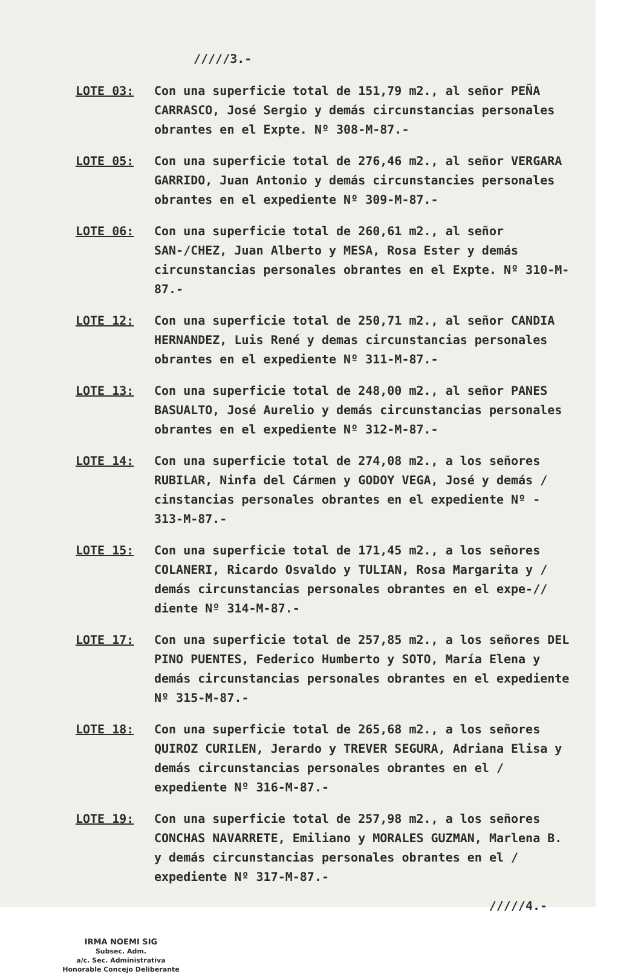/////3.-
LOTE 03: Con una superficie total de 151,79 m2., al señor PEÑA CARRASCO, José Sergio y demás circunstancias personales obrantes en el Expte. Nº 308-M-87.-
LOTE 05: Con una superficie total de 276,46 m2., al señor VERGARA GARRIDO, Juan Antonio y demás circunstancies personales obrantes en el expediente Nº 309-M-87.-
LOTE 06: Con una superficie total de 260,61 m2., al señor SAN-/CHEZ, Juan Alberto y MESA, Rosa Ester y demás circunstancias personales obrantes en el Expte. Nº 310-M-87.-
LOTE 12: Con una superficie total de 250,71 m2., al señor CANDIA HERNANDEZ, Luis René y demas circunstancias personales obrantes en el expediente Nº 311-M-87.-
LOTE 13: Con una superficie total de 248,00 m2., al señor PANES BASUALTO, José Aurelio y demás circunstancias personales obrantes en el expediente Nº 312-M-87.-
LOTE 14: Con una superficie total de 274,08 m2., a los señores RUBILAR, Ninfa del Cármen y GODOY VEGA, José y demás / cinstancias personales obrantes en el expediente Nº - 313-M-87.-
LOTE 15: Con una superficie total de 171,45 m2., a los señores COLANERI, Ricardo Osvaldo y TULIAN, Rosa Margarita y / demás circunstancias personales obrantes en el expe-// diente Nº 314-M-87.-
LOTE 17: Con una superficie total de 257,85 m2., a los señores DEL PINO PUENTES, Federico Humberto y SOTO, María Elena y demás circunstancias personales obrantes en el expediente Nº 315-M-87.-
LOTE 18: Con una superficie total de 265,68 m2., a los señores QUIROZ CURILEN, Jerardo y TREVER SEGURA, Adriana Elisa y demás circunstancias personales obrantes en el / expediente Nº 316-M-87.-
LOTE 19: Con una superficie total de 257,98 m2., a los señores CONCHAS NAVARRETE, Emiliano y MORALES GUZMAN, Marlena B. y demás circunstancias personales obrantes en el / expediente Nº 317-M-87.-
/////4.-
IRMA NOEMI SIG
Subsec. Adm.
a/c. Sec. Administrativa
Honorable Concejo Deliberante